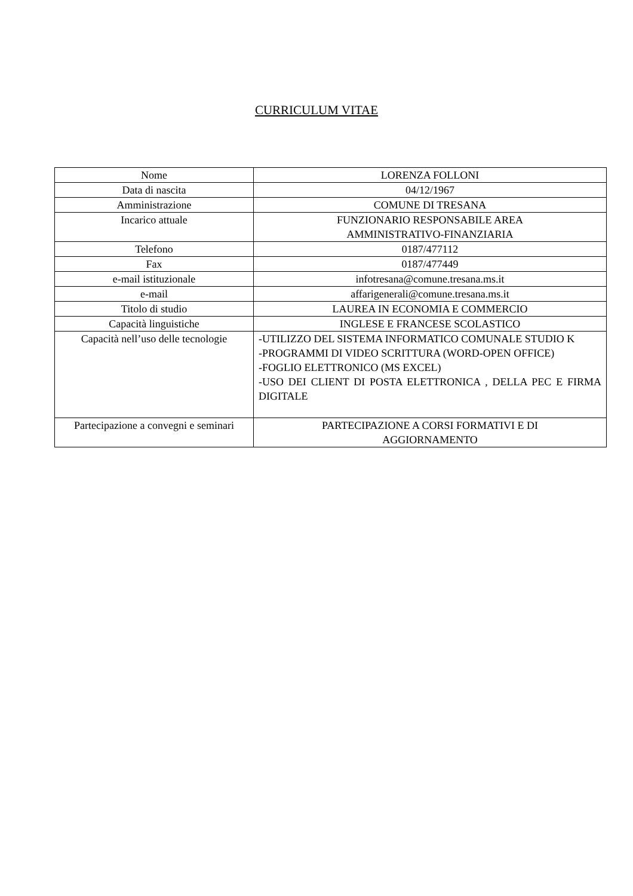CURRICULUM VITAE
| Nome | LORENZA FOLLONI |
| Data di nascita | 04/12/1967 |
| Amministrazione | COMUNE DI TRESANA |
| Incarico attuale | FUNZIONARIO RESPONSABILE AREA AMMINISTRATIVO-FINANZIARIA |
| Telefono | 0187/477112 |
| Fax | 0187/477449 |
| e-mail istituzionale | infotresana@comune.tresana.ms.it |
| e-mail | affarigenerali@comune.tresana.ms.it |
| Titolo di studio | LAUREA IN ECONOMIA E COMMERCIO |
| Capacità linguistiche | INGLESE E FRANCESE SCOLASTICO |
| Capacità nell’uso delle tecnologie | -UTILIZZO DEL SISTEMA INFORMATICO COMUNALE STUDIO K -PROGRAMMI DI VIDEO SCRITTURA (WORD-OPEN OFFICE) -FOGLIO ELETTRONICO (MS EXCEL) -USO DEI CLIENT DI POSTA ELETTRONICA , DELLA PEC E FIRMA DIGITALE |
| Partecipazione a convegni e seminari | PARTECIPAZIONE A CORSI FORMATIVI E DI AGGIORNAMENTO |